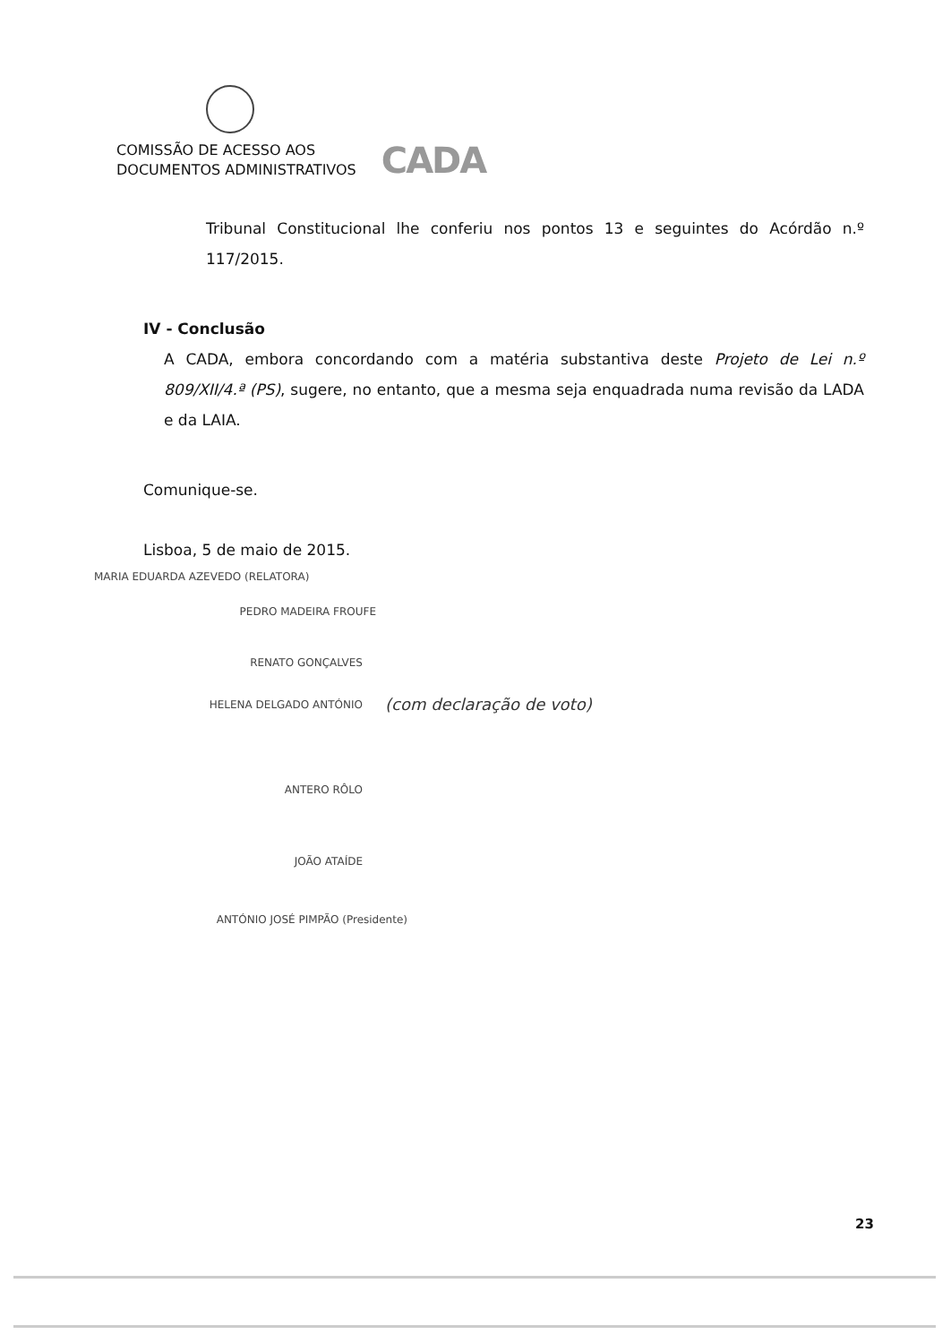COMISSÃO DE ACESSO AOS
DOCUMENTOS ADMINISTRATIVOS
CADA
Tribunal Constitucional lhe conferiu nos pontos 13 e seguintes do Acórdão n.º 117/2015.
IV - Conclusão
A CADA, embora concordando com a matéria substantiva deste Projeto de Lei n.º 809/XII/4.ª (PS), sugere, no entanto, que a mesma seja enquadrada numa revisão da LADA e da LAIA.
Comunique-se.
Lisboa, 5 de maio de 2015.
MARIA EDUARDA AZEVEDO (RELATORA)
PEDRO MADEIRA FROUFE
RENATO GONÇALVES
HELENA DELGADO ANTÓNIO (com declaração de voto)
ANTERO RÔLO
JOÃO ATAÍDE
ANTÓNIO JOSÉ PIMPÃO (Presidente)
23